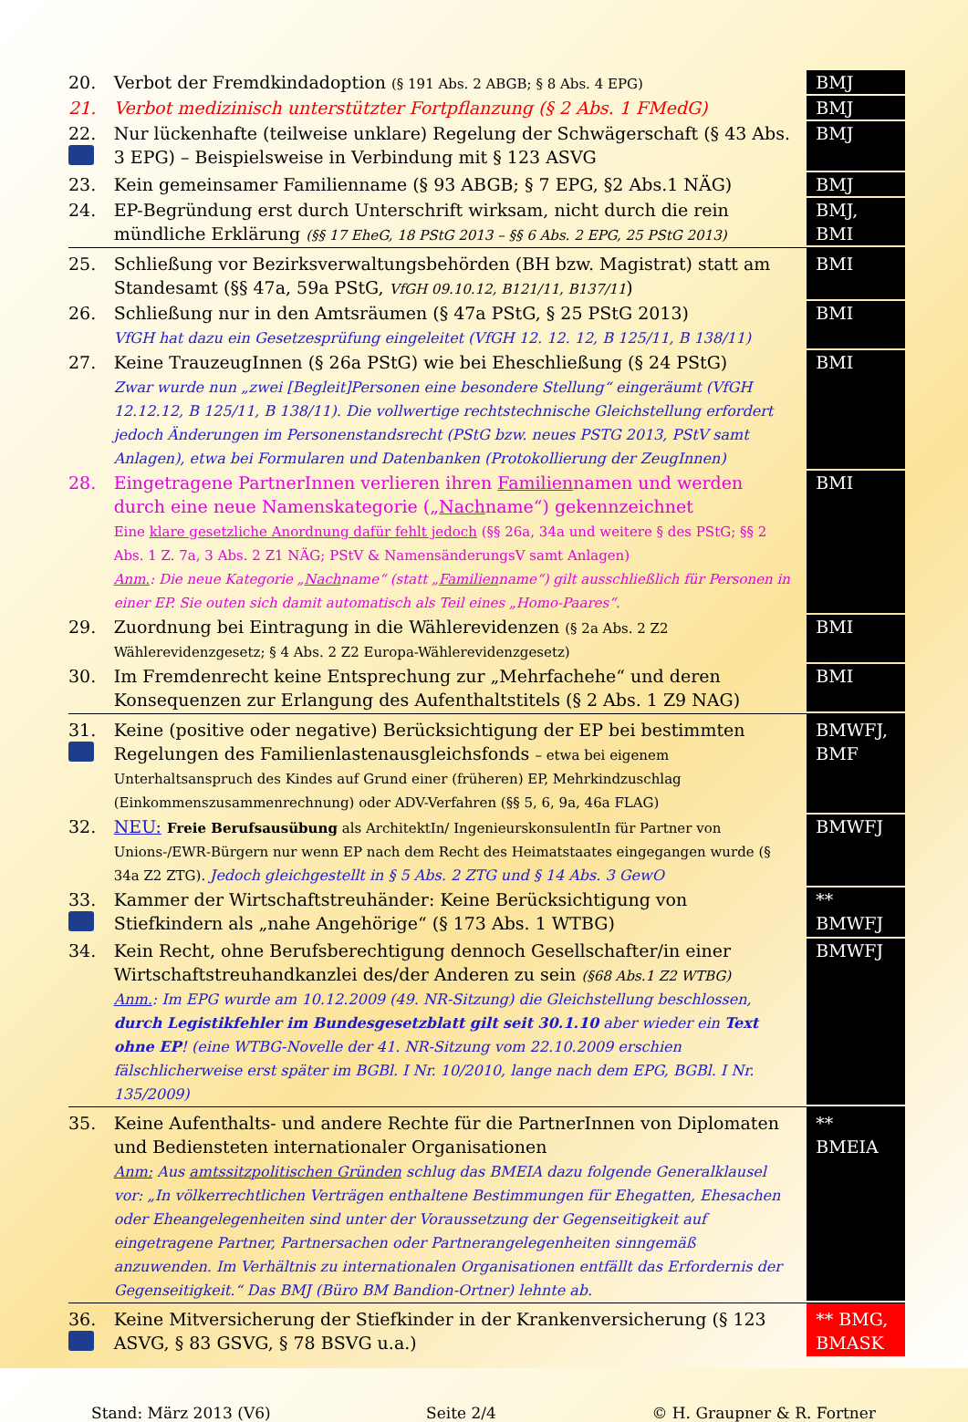| 20. | Verbot der Fremdkindadoption (§ 191 Abs. 2 ABGB; § 8 Abs. 4 EPG) | BMJ |
| 21. | Verbot medizinisch unterstützter Fortpflanzung (§ 2 Abs. 1 FMedG) | BMJ |
| 22. | Nur lückenhafte (teilweise unklare) Regelung der Schwägerschaft (§ 43 Abs. 3 EPG) – Beispielsweise in Verbindung mit § 123 ASVG | BMJ |
| 23. | Kein gemeinsamer Familienname (§ 93 ABGB; § 7 EPG, §2 Abs.1 NÄG) | BMJ |
| 24. | EP-Begründung erst durch Unterschrift wirksam, nicht durch die rein mündliche Erklärung (§§ 17 EheG, 18 PStG 2013 – §§ 6 Abs. 2 EPG, 25 PStG 2013) | BMJ, BMI |
| 25. | Schließung vor Bezirksverwaltungsbehörden (BH bzw. Magistrat) statt am Standesamt (§§ 47a, 59a PStG, VfGH 09.10.12, B121/11, B137/11 ) | BMI |
| 26. | Schließung nur in den Amtsräumen (§ 47a PStG, § 25 PStG 2013) VfGH hat dazu ein Gesetzesprüfung eingeleitet (VfGH 12. 12. 12, B 125/11, B 138/11) | BMI |
| 27. | Keine TrauzeugInnen (§ 26a PStG) wie bei Eheschließung (§ 24 PStG) Zwar wurde nun „zwei [Begleit]Personen eine besondere Stellung“ eingeräumt (VfGH 12.12.12, B 125/11, B 138/11). Die vollwertige rechtstechnische Gleichstellung erfordert jedoch Änderungen im Personenstandsrecht (PStG bzw. neues PSTG 2013, PStV samt Anlagen), etwa bei Formularen und Datenbanken (Protokollierung der ZeugInnen) | BMI |
| 28. | Eingetragene PartnerInnen verlieren ihren Familien namen und werden durch eine neue Namenskategorie („ Nach name“) gekennzeichnet Eine klare gesetzliche Anordnung dafür fehlt jedoch (§§ 26a, 34a und weitere § des PStG; §§ 2 Abs. 1 Z. 7a, 3 Abs. 2 Z1 NÄG; PStV & NamensänderungsV samt Anlagen) Anm. : Die neue Kategorie „ Nach name“ (statt „ Familien name“) gilt ausschließlich für Personen in einer EP. Sie outen sich damit automatisch als Teil eines „Homo-Paares“. | BMI |
| 29. | Zuordnung bei Eintragung in die Wählerevidenzen (§ 2a Abs. 2 Z2 Wählerevidenzgesetz; § 4 Abs. 2 Z2 Europa-Wählerevidenzgesetz) | BMI |
| 30. | Im Fremdenrecht keine Entsprechung zur „Mehrfachehe“ und deren Konsequenzen zur Erlangung des Aufenthaltstitels (§ 2 Abs. 1 Z9 NAG) | BMI |
| 31. | Keine (positive oder negative) Berücksichtigung der EP bei bestimmten Regelungen des Familienlastenausgleichsfonds – etwa bei eigenem Unterhaltsanspruch des Kindes auf Grund einer (früheren) EP, Mehrkindzuschlag (Einkommenszusammenrechnung) oder ADV-Verfahren (§§ 5, 6, 9a, 46a FLAG) | BMWFJ, BMF |
| 32. | NEU: Freie Berufsausübung als ArchitektIn/ IngenieurskonsulentIn für Partner von Unions-/EWR-Bürgern nur wenn EP nach dem Recht des Heimatstaates eingegangen wurde (§ 34a Z2 ZTG). Jedoch gleichgestellt in § 5 Abs. 2 ZTG und § 14 Abs. 3 GewO | BMWFJ |
| 33. | Kammer der Wirtschaftstreuhänder: Keine Berücksichtigung von Stiefkindern als „nahe Angehörige“ (§ 173 Abs. 1 WTBG) | ** BMWFJ |
| 34. | Kein Recht, ohne Berufsberechtigung dennoch Gesellschafter/in einer Wirtschaftstreuhandkanzlei des/der Anderen zu sein (§68 Abs.1 Z2 WTBG) Anm. : Im EPG wurde am 10.12.2009 (49. NR-Sitzung) die Gleichstellung beschlossen, durch Legistikfehler im Bundesgesetzblatt gilt seit 30.1.10 aber wieder ein Text ohne EP ! (eine WTBG-Novelle der 41. NR-Sitzung vom 22.10.2009 erschien fälschlicherweise erst später im BGBl. I Nr. 10/2010, lange nach dem EPG, BGBl. I Nr. 135/2009) | BMWFJ |
| 35. | Keine Aufenthalts- und andere Rechte für die PartnerInnen von Diplomaten und Bediensteten internationaler Organisationen Anm: Aus amtssitzpolitischen Gründen schlug das BMEIA dazu folgende Generalklausel vor: „In völkerrechtlichen Verträgen enthaltene Bestimmungen für Ehegatten, Ehesachen oder Eheangelegenheiten sind unter der Voraussetzung der Gegenseitigkeit auf eingetragene Partner, Partnersachen oder Partnerangelegenheiten sinngemäß anzuwenden. Im Verhältnis zu internationalen Organisationen entfällt das Erfordernis der Gegenseitigkeit.“ Das BMJ (Büro BM Bandion-Ortner) lehnte ab. | ** BMEIA |
| 36. | Keine Mitversicherung der Stiefkinder in der Krankenversicherung (§ 123 ASVG, § 83 GSVG, § 78 BSVG u.a.) | ** BMG, BMASK |
Stand: März 2013 (V6) Seite 2/4 © H. Graupner & R. Fortner